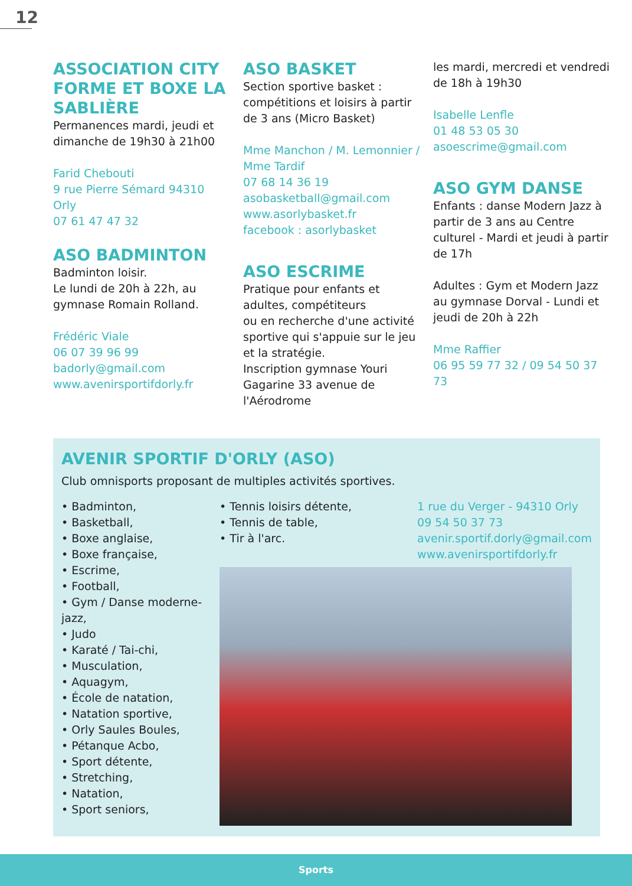12
ASSOCIATION CITY FORME ET BOXE LA SABLIÈRE
Permanences mardi, jeudi et dimanche de 19h30 à 21h00
Farid Chebouti
9 rue Pierre Sémard 94310 Orly
07 61 47 47 32
ASO BADMINTON
Badminton loisir.
Le lundi de 20h à 22h, au gymnase Romain Rolland.
Frédéric Viale
06 07 39 96 99
badorly@gmail.com
www.avenirsportifdorly.fr
ASO BASKET
Section sportive basket : compétitions et loisirs à partir de 3 ans (Micro Basket)
Mme Manchon / M. Lemon­nier / Mme Tardif
07 68 14 36 19
asobasketball@gmail.com
www.asorlybasket.fr
facebook : asorlybasket
ASO ESCRIME
Pratique pour enfants et adultes, compétiteurs
ou en recherche d'une activité sportive qui s'appuie sur le jeu et la stratégie.
Inscription gymnase Youri Gaga­rine 33 avenue de l'Aérodrome
les mardi, mercredi et vendredi de 18h à 19h30
Isabelle Lenfle
01 48 53 05 30
asoescrime@gmail.com
ASO GYM DANSE
Enfants : danse Modern Jazz à partir de 3 ans au Centre culturel - Mardi et jeudi à partir de 17h
Adultes : Gym et Modern Jazz au gymnase Dorval - Lundi et jeudi de 20h à 22h
Mme Raffier
06 95 59 77 32 / 09 54 50 37 73
AVENIR SPORTIF D'ORLY (ASO)
Club omnisports proposant de multiples activités sportives.
• Badminton,
• Basketball,
• Boxe anglaise,
• Boxe française,
• Escrime,
• Football,
• Gym / Danse moderne-jazz,
• Judo
• Karaté / Tai-chi,
• Musculation,
• Aquagym,
• École de natation,
• Natation sportive,
• Orly Saules Boules,
• Pétanque Acbo,
• Sport détente,
• Stretching,
• Natation,
• Sport seniors,
• Tennis loisirs détente,
• Tennis de table,
• Tir à l'arc.
1 rue du Verger - 94310 Orly
09 54 50 37 73
avenir.sportif.dorly@gmail.com
www.avenirsportifdorly.fr
Sports